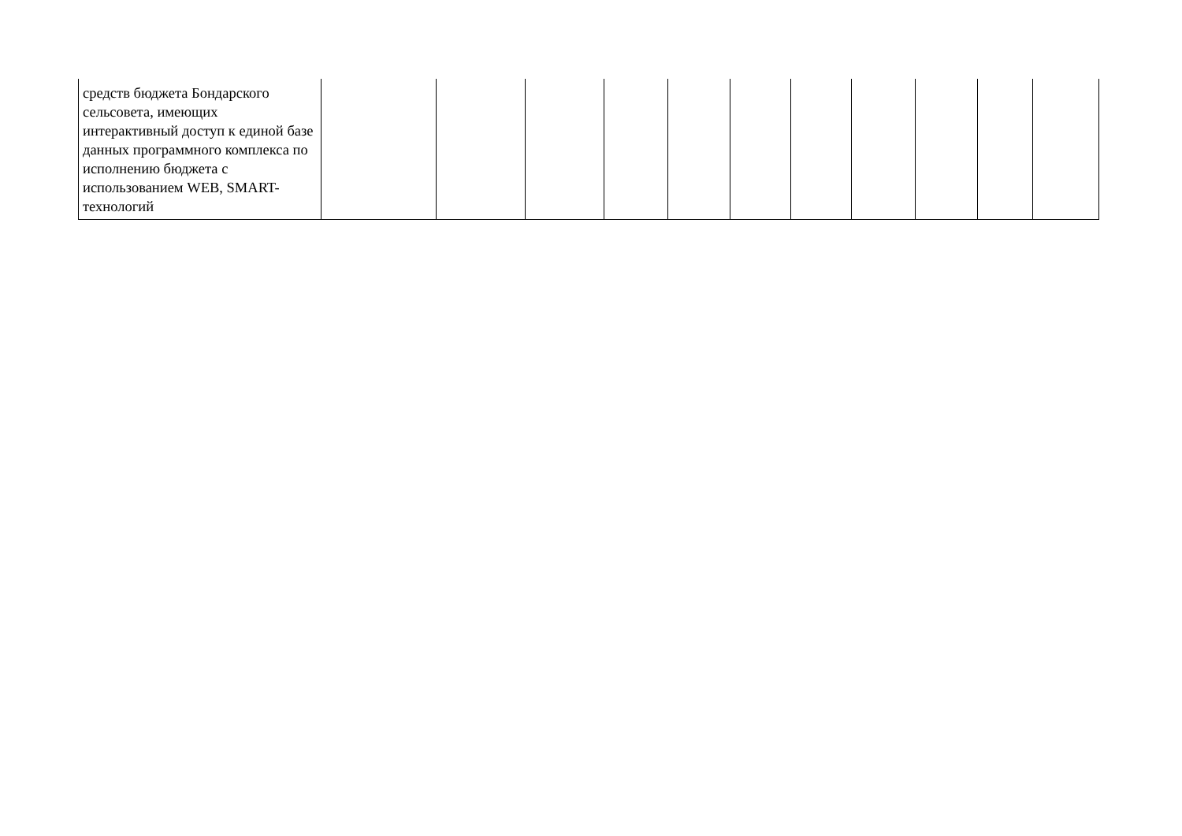| средств бюджета Бондарского сельсовета, имеющих интерактивный доступ к единой базе данных программного комплекса по исполнению бюджета с использованием WEB, SMART-технологий | | | | | | | | | | | |